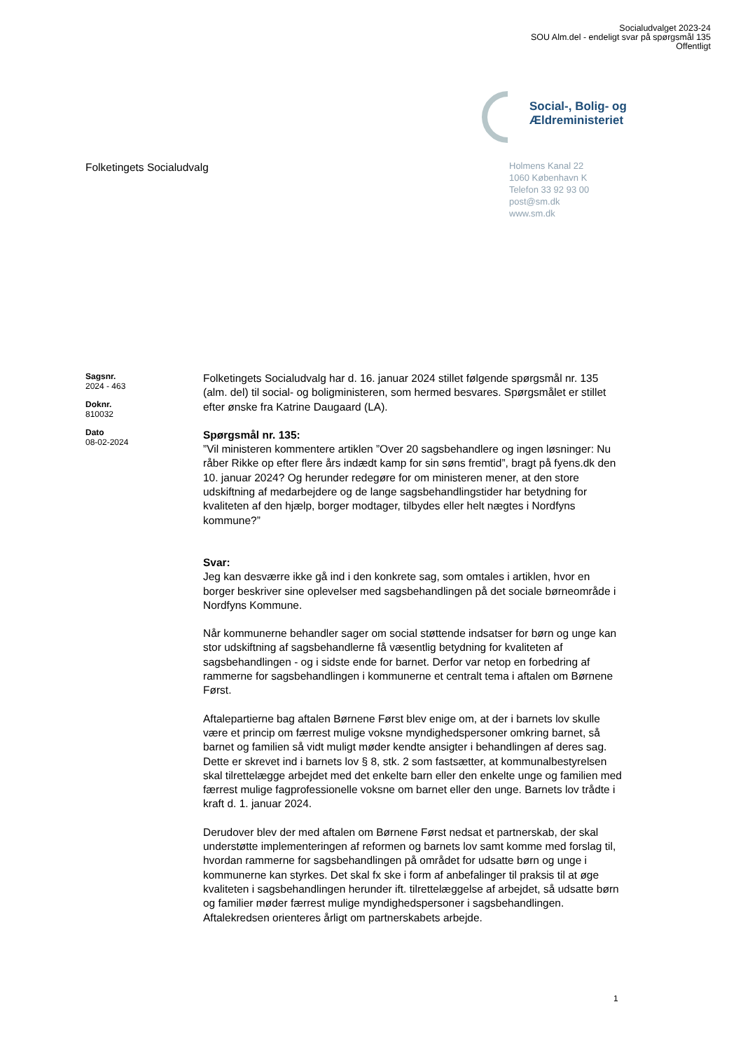Socialudvalget 2023-24
SOU Alm.del - endeligt svar på spørgsmål 135
Offentligt
Social-, Bolig- og
Ældreministeriet
Folketingets Socialudvalg
Holmens Kanal 22
1060 København K
Telefon 33 92 93 00
post@sm.dk
www.sm.dk
Sagsnr.
2024 - 463
Doknr.
810032
Dato
08-02-2024
Folketingets Socialudvalg har d. 16. januar 2024 stillet følgende spørgsmål nr. 135 (alm. del) til social- og boligministeren, som hermed besvares. Spørgsmålet er stillet efter ønske fra Katrine Daugaard (LA).
Spørgsmål nr. 135:
”Vil ministeren kommentere artiklen ”Over 20 sagsbehandlere og ingen løsninger: Nu råber Rikke op efter flere års indædt kamp for sin søns fremtid”, bragt på fyens.dk den 10. januar 2024? Og herunder redegøre for om ministeren mener, at den store udskiftning af medarbejdere og de lange sagsbehandlingstider har betydning for kvaliteten af den hjælp, borger modtager, tilbydes eller helt nægtes i Nordfyns kommune?”
Svar:
Jeg kan desværre ikke gå ind i den konkrete sag, som omtales i artiklen, hvor en borger beskriver sine oplevelser med sagsbehandlingen på det sociale børneområde i Nordfyns Kommune.
Når kommunerne behandler sager om social støttende indsatser for børn og unge kan stor udskiftning af sagsbehandlerne få væsentlig betydning for kvaliteten af sagsbehandlingen - og i sidste ende for barnet. Derfor var netop en forbedring af rammerne for sagsbehandlingen i kommunerne et centralt tema i aftalen om Børnene Først.
Aftalepartierne bag aftalen Børnene Først blev enige om, at der i barnets lov skulle være et princip om færrest mulige voksne myndighedspersoner omkring barnet, så barnet og familien så vidt muligt møder kendte ansigter i behandlingen af deres sag. Dette er skrevet ind i barnets lov § 8, stk. 2 som fastsætter, at kommunalbestyrelsen skal tilrettelægge arbejdet med det enkelte barn eller den enkelte unge og familien med færrest mulige fagprofessionelle voksne om barnet eller den unge. Barnets lov trådte i kraft d. 1. januar 2024.
Derudover blev der med aftalen om Børnene Først nedsat et partnerskab, der skal understøtte implementeringen af reformen og barnets lov samt komme med forslag til, hvordan rammerne for sagsbehandlingen på området for udsatte børn og unge i kommunerne kan styrkes. Det skal fx ske i form af anbefalinger til praksis til at øge kvaliteten i sagsbehandlingen herunder ift. tilrettelæggelse af arbejdet, så udsatte børn og familier møder færrest mulige myndighedspersoner i sagsbehandlingen. Aftalekredsen orienteres årligt om partnerskabets arbejde.
1